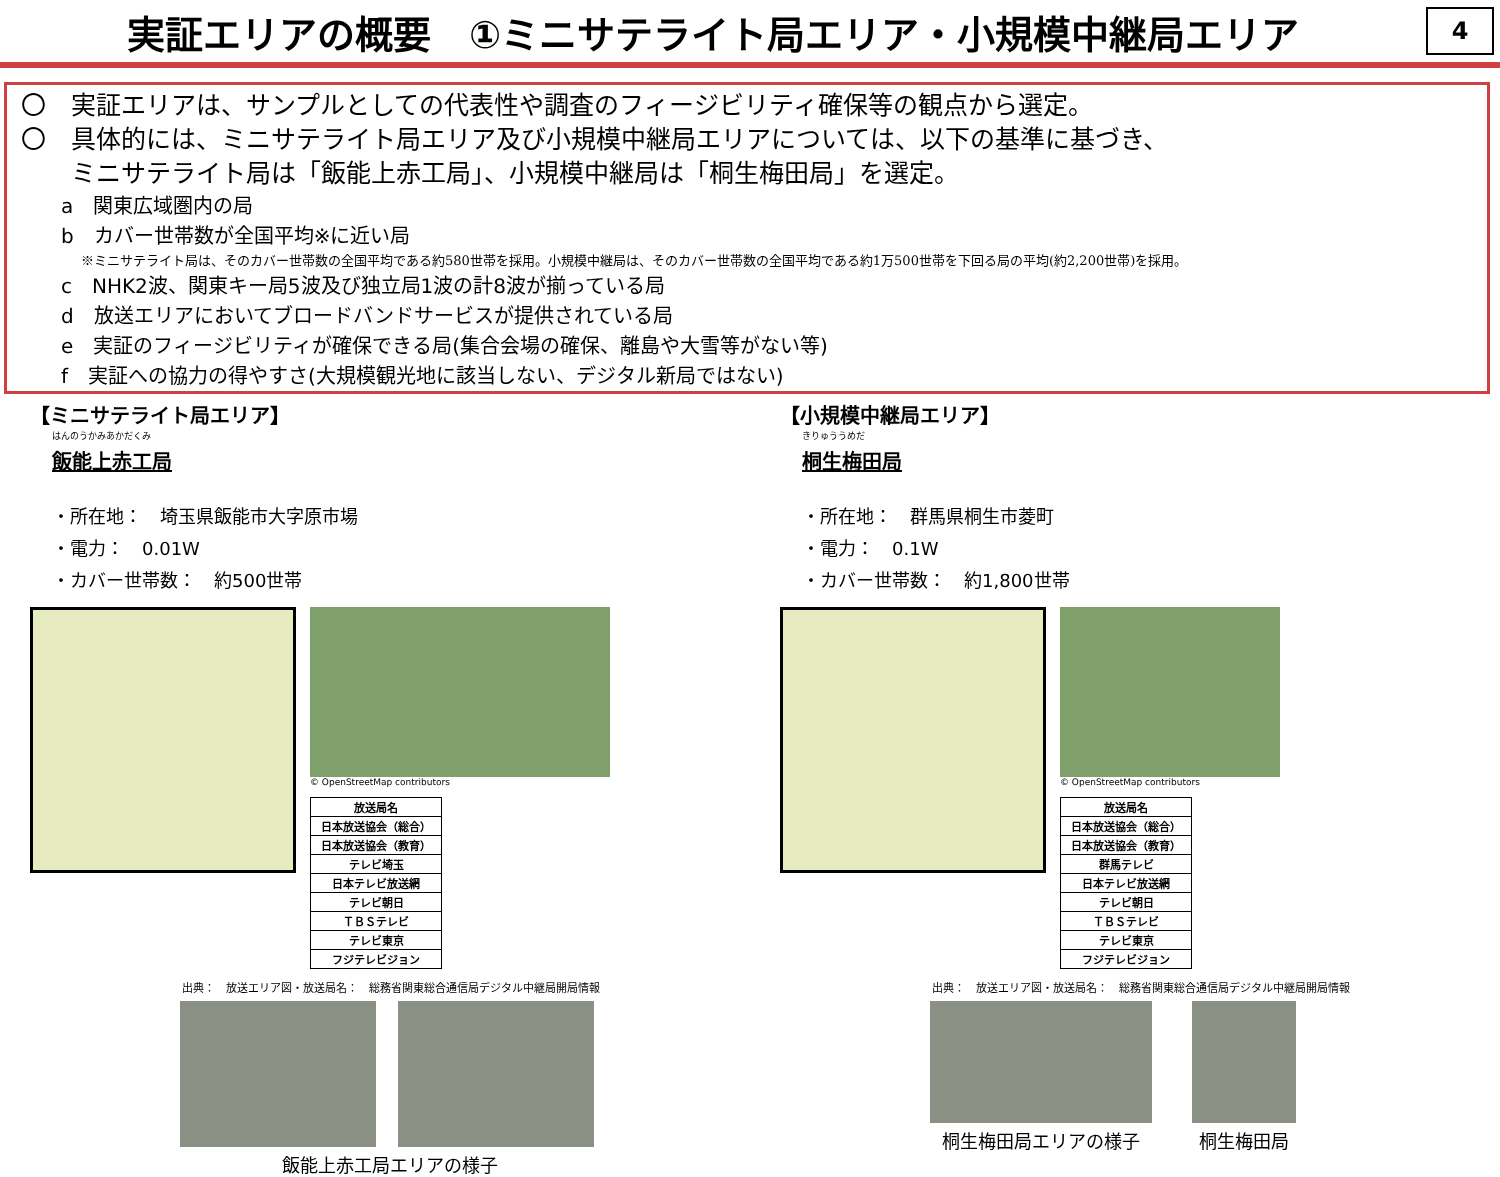実証エリアの概要　①ミニサテライト局エリア・小規模中継局エリア
4
〇　実証エリアは、サンプルとしての代表性や調査のフィージビリティ確保等の観点から選定。
〇　具体的には、ミニサテライト局エリア及び小規模中継局エリアについては、以下の基準に基づき、
　　ミニサテライト局は「飯能上赤工局」、小規模中継局は「桐生梅田局」を選定。
a　関東広域圏内の局
b　カバー世帯数が全国平均※に近い局
※ミニサテライト局は、そのカバー世帯数の全国平均である約580世帯を採用。小規模中継局は、そのカバー世帯数の全国平均である約1万500世帯を下回る局の平均(約2,200世帯)を採用。
c　NHK2波、関東キー局5波及び独立局1波の計8波が揃っている局
d　放送エリアにおいてブロードバンドサービスが提供されている局
e　実証のフィージビリティが確保できる局(集合会場の確保、離島や大雪等がない等)
f　実証への協力の得やすさ(大規模観光地に該当しない、デジタル新局ではない)
【ミニサテライト局エリア】
はんのうかみあかだくみ
飯能上赤工局
・所在地：　埼玉県飯能市大字原市場
・電力：　0.01W
・カバー世帯数：　約500世帯
© OpenStreetMap contributors
| 放送局名 |
| --- |
| 日本放送協会（総合） |
| 日本放送協会（教育） |
| テレビ埼玉 |
| 日本テレビ放送網 |
| テレビ朝日 |
| ＴＢＳテレビ |
| テレビ東京 |
| フジテレビジョン |
出典：　放送エリア図・放送局名：　総務省関東総合通信局デジタル中継局開局情報
飯能上赤工局エリアの様子
【小規模中継局エリア】
きりゅううめだ
桐生梅田局
・所在地：　群馬県桐生市菱町
・電力：　0.1W
・カバー世帯数：　約1,800世帯
© OpenStreetMap contributors
| 放送局名 |
| --- |
| 日本放送協会（総合） |
| 日本放送協会（教育） |
| 群馬テレビ |
| 日本テレビ放送網 |
| テレビ朝日 |
| ＴＢＳテレビ |
| テレビ東京 |
| フジテレビジョン |
出典：　放送エリア図・放送局名：　総務省関東総合通信局デジタル中継局開局情報
桐生梅田局エリアの様子 桐生梅田局